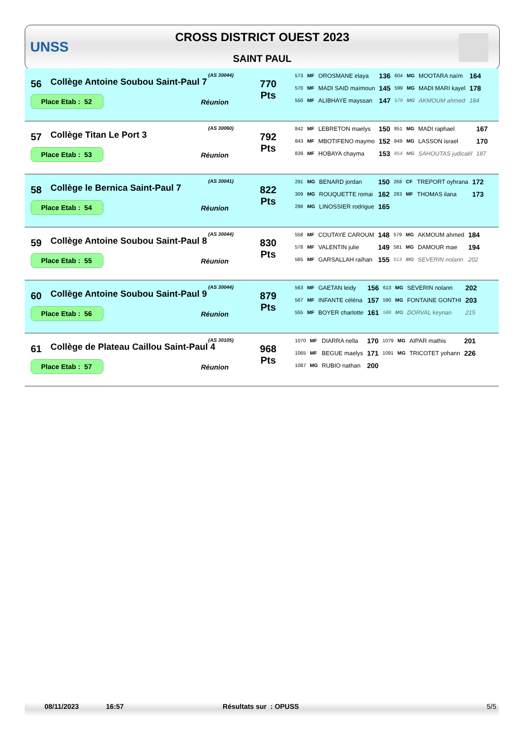UNSS
CROSS DISTRICT OUEST 2023
SAINT PAUL
| 56 | (AS 30044) Collège Antoine Soubou Saint-Paul 7 Place Etab : 52 Réunion | 770 Pts | / 573 / MF / OROSMANE elaya / 136 / 604 / MG / MOOTARA naïm / 164 / / 570 / MF / MADI SAID maïmoun / 145 / 599 / MG / MADI MARI kayel / 178 / / 550 / MF / ALIBHAYE mayssan / 147 / 579 / MG / AKMOUM ahmed / 184 / |
| 57 | (AS 30060) Collège Titan Le Port 3 Place Etab : 53 Réunion | 792 Pts | / 842 / MF / LEBRETON maelys / 150 / 851 / MG / MADI raphael / 167 / / 843 / MF / MBOTIFENO maymo / 152 / 849 / MG / LASSON israel / 170 / / 839 / MF / HOBAYA chayma / 153 / 854 / MG / SAHOUTAS judicaël / 187 / |
| 58 | (AS 30041) Collège le Bernica Saint-Paul 7 Place Etab : 54 Réunion | 822 Pts | / 291 / MG / BENARD jordan / 150 / 268 / CF / TREPORT oyhrana / 172 / / 309 / MG / ROUQUETTE romai / 162 / 283 / MF / THOMAS ilana / 173 / / 298 / MG / LINOSSIER rodrigue / 165 / / / / / |
| 59 | (AS 30044) Collège Antoine Soubou Saint-Paul 8 Place Etab : 55 Réunion | 830 Pts | / 558 / MF / COUTAYE CAROUM / 148 / 579 / MG / AKMOUM ahmed / 184 / / 578 / MF / VALENTIN julie / 149 / 581 / MG / DAMOUR mae / 194 / / 565 / MF / GARSALLAH raïhan / 155 / 613 / MG / SEVERIN nolann / 202 / |
| 60 | (AS 30044) Collège Antoine Soubou Saint-Paul 9 Place Etab : 56 Réunion | 879 Pts | / 563 / MF / GAETAN leidy / 156 / 613 / MG / SEVERIN nolann / 202 / / 567 / MF / INFANTE céléna / 157 / 590 / MG / FONTAINE GONTHI / 203 / / 555 / MF / BOYER charlotte / 161 / 588 / MG / DORVAL keynan / 215 / |
| 61 | (AS 30105) Collège de Plateau Caillou Saint-Paul 4 Place Etab : 57 Réunion | 968 Pts | / 1070 / MF / DIARRA nella / 170 / 1079 / MG / AIPAR mathis / 201 / / 1065 / MF / BEGUE maelys / 171 / 1091 / MG / TRICOTET yohann / 226 / / 1087 / MG / RUBIO nathan / 200 / / / / / |
08/11/2023 16:57 Résultats sur : OPUSS 5/5